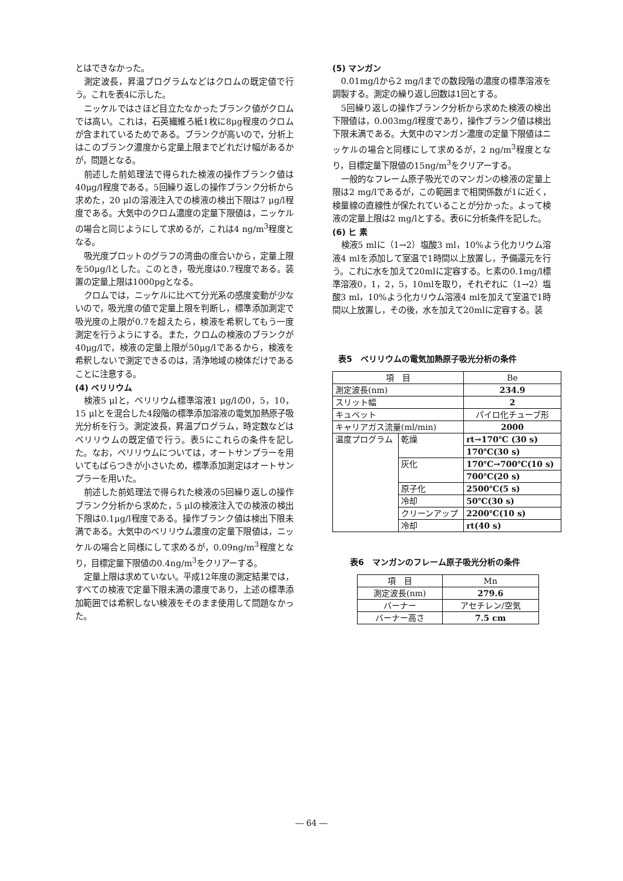とはできなかった。
測定波長，昇温プログラムなどはクロムの既定値で行う。これを表4に示した。
ニッケルではさほど目立たなかったブランク値がクロムでは高い。これは，石英繊維ろ紙1枚に8μg程度のクロムが含まれているためである。ブランクが高いので，分析上はこのブランク濃度から定量上限までどれだけ幅があるかが，問題となる。
前述した前処理法で得られた検液の操作ブランク値は40μg/l程度である。5回繰り返しの操作ブランク分析から求めた，20 μlの溶液注入での検液の検出下限は7 μg/l程度である。大気中のクロム濃度の定量下限値は，ニッケルの場合と同じようにして求めるが，これは4 ng/m<sup>3</sup>程度となる。
吸光度プロットのグラフの湾曲の度合いから，定量上限を50μg/lとした。このとき，吸光度は0.7程度である。装置の定量上限は1000pgとなる。
クロムでは，ニッケルに比べて分光系の感度変動が少ないので，吸光度の値で定量上限を判断し，標準添加測定で吸光度の上限が0.7を超えたら，検液を希釈してもう一度測定を行うようにする。また，クロムの検液のブランクが40μg/lで，検液の定量上限が50μg/lであるから，検液を希釈しないで測定できるのは，清浄地域の検体だけであることに注意する。
(4) ベリリウム
検液5 μlと，ベリリウム標準溶液1 μg/lの0，5，10，15 μlとを混合した4段階の標準添加溶液の電気加熱原子吸光分析を行う。測定波長，昇温プログラム，時定数などはベリリウムの既定値で行う。表5にこれらの条件を記した。なお，ベリリウムについては，オートサンプラーを用いてもばらつきが小さいため，標準添加測定はオートサンプラーを用いた。
前述した前処理法で得られた検液の5回繰り返しの操作ブランク分析から求めた，5 μlの検液注入での検液の検出下限は0.1μg/l程度である。操作ブランク値は検出下限未満である。大気中のベリリウム濃度の定量下限値は，ニッケルの場合と同様にして求めるが，0.09ng/m<sup>3</sup>程度となり，目標定量下限値の0.4ng/m<sup>3</sup>をクリアーする。
定量上限は求めていない。平成12年度の測定結果では，すべての検液で定量下限未満の濃度であり，上述の標準添加範囲では希釈しない検液をそのまま使用して問題なかった。
(5) マンガン
0.01mg/lから2 mg/lまでの数段階の濃度の標準溶液を調製する。測定の繰り返し回数は1回とする。
5回繰り返しの操作ブランク分析から求めた検液の検出下限値は，0.003mg/l程度であり，操作ブランク値は検出下限未満である。大気中のマンガン濃度の定量下限値はニッケルの場合と同様にして求めるが，2 ng/m<sup>3</sup>程度となり，目標定量下限値の15ng/m<sup>3</sup>をクリアーする。
一般的なフレーム原子吸光でのマンガンの検液の定量上限は2 mg/lであるが，この範囲まで相関係数が1に近く，検量線の直線性が保たれていることが分かった。よって検液の定量上限は2 mg/lとする。表6に分析条件を記した。
(6) ヒ 素
検液5 mlに（1→2）塩酸3 ml，10%よう化カリウム溶液4 mlを添加して室温で1時間以上放置し，予備還元を行う。これに水を加えて20mlに定容する。ヒ素の0.1mg/l標準溶液0，1，2，5，10mlを取り，それぞれに（1→2）塩酸3 ml，10%よう化カリウム溶液4 mlを加えて室温で1時間以上放置し，その後，水を加えて20mlに定容する。装
表5　ベリリウムの電気加熱原子吸光分析の条件
| 項 目 | | Be |
| 測定波長(nm) | | 234.9 |
| スリット幅 | | 2 |
| キュベット | | パイロ化チューブ形 |
| キャリアガス流量(ml/min) | | 2000 |
| 温度プログラム | 乾燥 | rt→170℃ (30 s) |
| | | 170℃(30 s) |
| | 灰化 | 170℃→700℃(10 s) |
| | | 700℃(20 s) |
| | 原子化 | 2500℃(5 s) |
| | 冷却 | 50℃(30 s) |
| | クリーンアップ | 2200℃(10 s) |
| | 冷却 | rt(40 s) |
表6　マンガンのフレーム原子吸光分析の条件
| 項 目 | Mn |
| 測定波長(nm) | 279.6 |
| バーナー | アセチレン/空気 |
| バーナー高さ | 7.5 cm |
― 64 ―